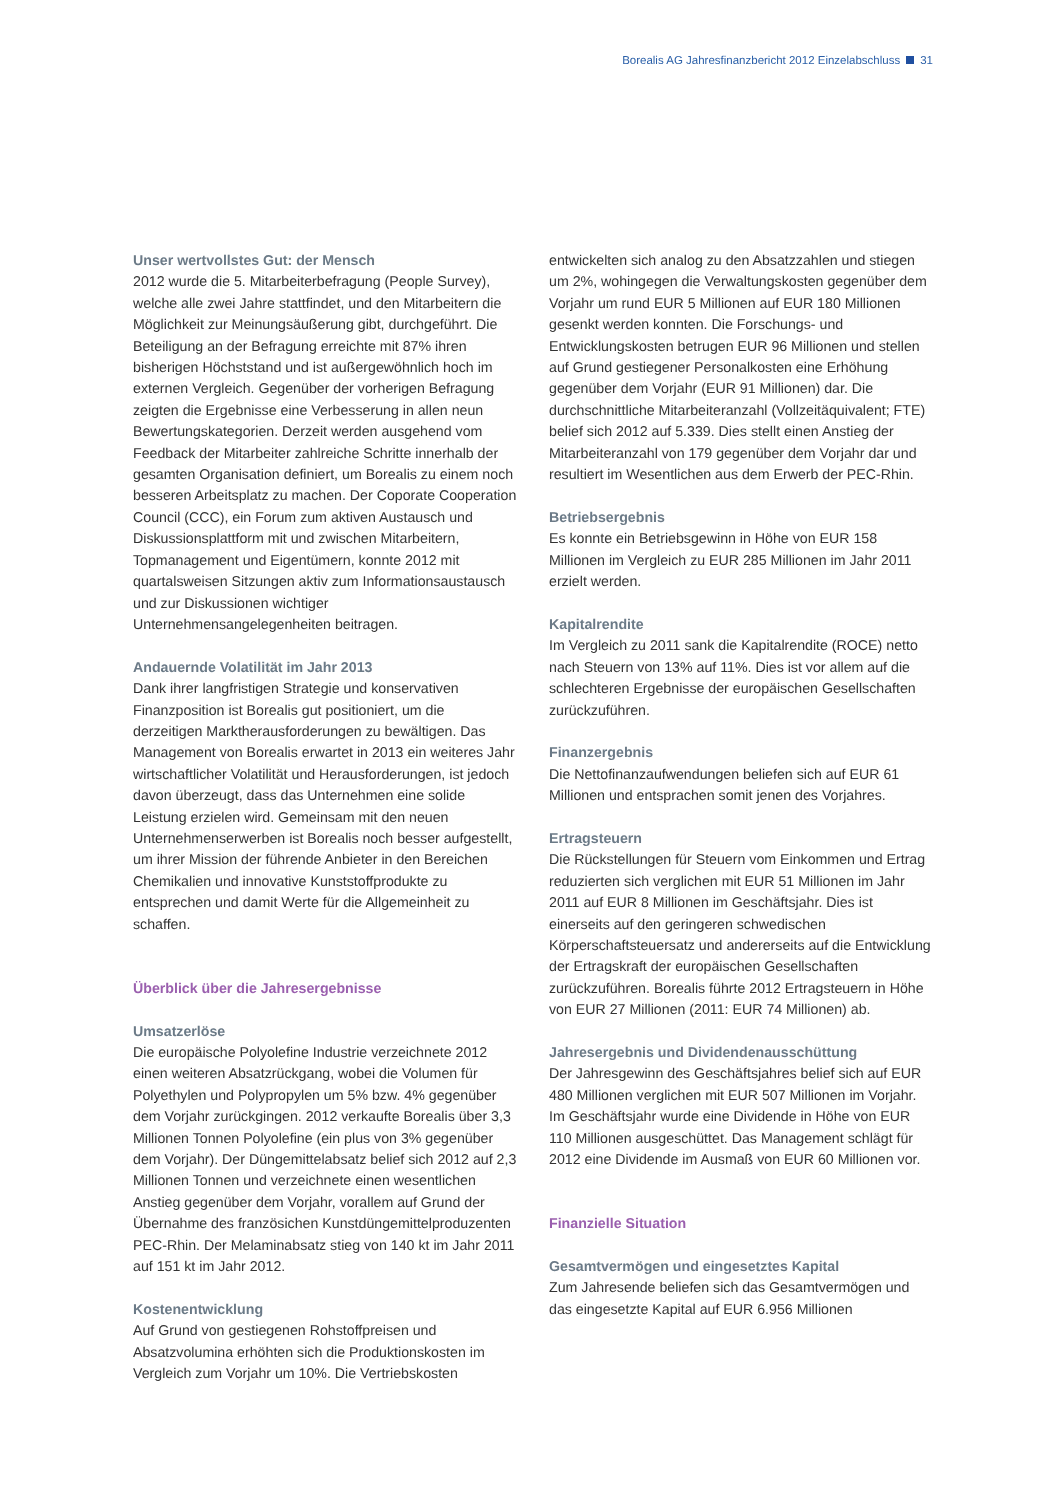Borealis AG Jahresfinanzbericht 2012 Einzelabschluss 31
Unser wertvollstes Gut: der Mensch
2012 wurde die 5. Mitarbeiterbefragung (People Survey), welche alle zwei Jahre stattfindet, und den Mitarbeitern die Möglichkeit zur Meinungsäußerung gibt, durchgeführt. Die Beteiligung an der Befragung erreichte mit 87% ihren bisherigen Höchststand und ist außergewöhnlich hoch im externen Vergleich. Gegenüber der vorherigen Befragung zeigten die Ergebnisse eine Verbesserung in allen neun Bewertungskategorien. Derzeit werden ausgehend vom Feedback der Mitarbeiter zahlreiche Schritte innerhalb der gesamten Organisation definiert, um Borealis zu einem noch besseren Arbeitsplatz zu machen. Der Coporate Cooperation Council (CCC), ein Forum zum aktiven Austausch und Diskussionsplattform mit und zwischen Mitarbeitern, Topmanagement und Eigentümern, konnte 2012 mit quartalsweisen Sitzungen aktiv zum Informationsaustausch und zur Diskussionen wichtiger Unternehmensangelegenheiten beitragen.
Andauernde Volatilität im Jahr 2013
Dank ihrer langfristigen Strategie und konservativen Finanzposition ist Borealis gut positioniert, um die derzeitigen Marktherausforderungen zu bewältigen. Das Management von Borealis erwartet in 2013 ein weiteres Jahr wirtschaftlicher Volatilität und Herausforderungen, ist jedoch davon überzeugt, dass das Unternehmen eine solide Leistung erzielen wird. Gemeinsam mit den neuen Unternehmenserwerben ist Borealis noch besser aufgestellt, um ihrer Mission der führende Anbieter in den Bereichen Chemikalien und innovative Kunststoffprodukte zu entsprechen und damit Werte für die Allgemeinheit zu schaffen.
Überblick über die Jahresergebnisse
Umsatzerlöse
Die europäische Polyolefine Industrie verzeichnete 2012 einen weiteren Absatzrückgang, wobei die Volumen für Polyethylen und Polypropylen um 5% bzw. 4% gegenüber dem Vorjahr zurückgingen. 2012 verkaufte Borealis über 3,3 Millionen Tonnen Polyolefine (ein plus von 3% gegenüber dem Vorjahr). Der Düngemittelabsatz belief sich 2012 auf 2,3 Millionen Tonnen und verzeichnete einen wesentlichen Anstieg gegenüber dem Vorjahr, vorallem auf Grund der Übernahme des französichen Kunstdüngemittelproduzenten PEC-Rhin. Der Melaminabsatz stieg von 140 kt im Jahr 2011 auf 151 kt im Jahr 2012.
Kostenentwicklung
Auf Grund von gestiegenen Rohstoffpreisen und Absatzvolumina erhöhten sich die Produktionskosten im Vergleich zum Vorjahr um 10%. Die Vertriebskosten
entwickelten sich analog zu den Absatzzahlen und stiegen um 2%, wohingegen die Verwaltungskosten gegenüber dem Vorjahr um rund EUR 5 Millionen auf EUR 180 Millionen gesenkt werden konnten. Die Forschungs- und Entwicklungskosten betrugen EUR 96 Millionen und stellen auf Grund gestiegener Personalkosten eine Erhöhung gegenüber dem Vorjahr (EUR 91 Millionen) dar. Die durchschnittliche Mitarbeiteranzahl (Vollzeitäquivalent; FTE) belief sich 2012 auf 5.339. Dies stellt einen Anstieg der Mitarbeiteranzahl von 179 gegenüber dem Vorjahr dar und resultiert im Wesentlichen aus dem Erwerb der PEC-Rhin.
Betriebsergebnis
Es konnte ein Betriebsgewinn in Höhe von EUR 158 Millionen im Vergleich zu EUR 285 Millionen im Jahr 2011 erzielt werden.
Kapitalrendite
Im Vergleich zu 2011 sank die Kapitalrendite (ROCE) netto nach Steuern von 13% auf 11%. Dies ist vor allem auf die schlechteren Ergebnisse der europäischen Gesellschaften zurückzuführen.
Finanzergebnis
Die Nettofinanzaufwendungen beliefen sich auf EUR 61 Millionen und entsprachen somit jenen des Vorjahres.
Ertragsteuern
Die Rückstellungen für Steuern vom Einkommen und Ertrag reduzierten sich verglichen mit EUR 51 Millionen im Jahr 2011 auf EUR 8 Millionen im Geschäftsjahr. Dies ist einerseits auf den geringeren schwedischen Körperschaftsteuersatz und andererseits auf die Entwicklung der Ertragskraft der europäischen Gesellschaften zurückzuführen. Borealis führte 2012 Ertragsteuern in Höhe von EUR 27 Millionen (2011: EUR 74 Millionen) ab.
Jahresergebnis und Dividendenausschüttung
Der Jahresgewinn des Geschäftsjahres belief sich auf EUR 480 Millionen verglichen mit EUR 507 Millionen im Vorjahr. Im Geschäftsjahr wurde eine Dividende in Höhe von EUR 110 Millionen ausgeschüttet. Das Management schlägt für 2012 eine Dividende im Ausmaß von EUR 60 Millionen vor.
Finanzielle Situation
Gesamtvermögen und eingesetztes Kapital
Zum Jahresende beliefen sich das Gesamtvermögen und das eingesetzte Kapital auf EUR 6.956 Millionen